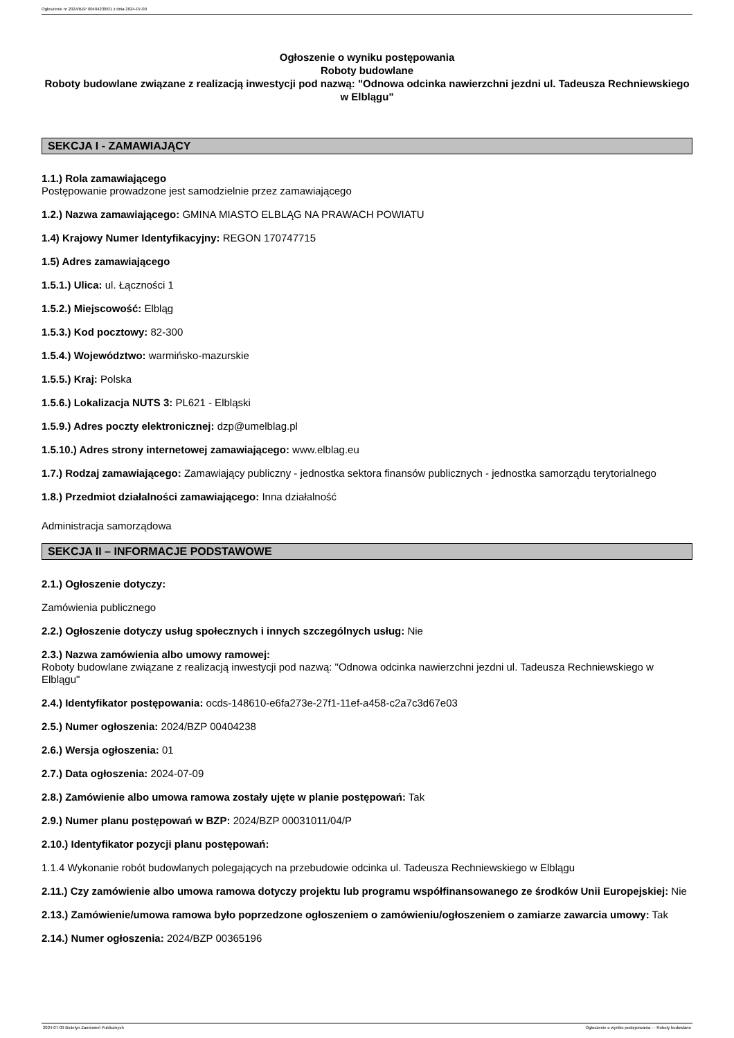Ogłoszenie nr 2024/BZP 00404238/01 z dnia 2024-07-09
Ogłoszenie o wyniku postępowania
Roboty budowlane
Roboty budowlane związane z realizacją inwestycji pod nazwą: "Odnowa odcinka nawierzchni jezdni ul. Tadeusza Rechniewskiego w Elblągu"
SEKCJA I - ZAMAWIAJĄCY
1.1.) Rola zamawiającego
Postępowanie prowadzone jest samodzielnie przez zamawiającego
1.2.) Nazwa zamawiającego: GMINA MIASTO ELBLĄG NA PRAWACH POWIATU
1.4) Krajowy Numer Identyfikacyjny: REGON 170747715
1.5) Adres zamawiającego
1.5.1.) Ulica: ul. Łączności 1
1.5.2.) Miejscowość: Elbląg
1.5.3.) Kod pocztowy: 82-300
1.5.4.) Województwo: warmińsko-mazurskie
1.5.5.) Kraj: Polska
1.5.6.) Lokalizacja NUTS 3: PL621 - Elbląski
1.5.9.) Adres poczty elektronicznej: dzp@umelblag.pl
1.5.10.) Adres strony internetowej zamawiającego: www.elblag.eu
1.7.) Rodzaj zamawiającego: Zamawiający publiczny - jednostka sektora finansów publicznych - jednostka samorządu terytorialnego
1.8.) Przedmiot działalności zamawiającego: Inna działalność
Administracja samorządowa
SEKCJA II – INFORMACJE PODSTAWOWE
2.1.) Ogłoszenie dotyczy:
Zamówienia publicznego
2.2.) Ogłoszenie dotyczy usług społecznych i innych szczególnych usług: Nie
2.3.) Nazwa zamówienia albo umowy ramowej:
Roboty budowlane związane z realizacją inwestycji pod nazwą: "Odnowa odcinka nawierzchni jezdni ul. Tadeusza Rechniewskiego w Elblągu"
2.4.) Identyfikator postępowania: ocds-148610-e6fa273e-27f1-11ef-a458-c2a7c3d67e03
2.5.) Numer ogłoszenia: 2024/BZP 00404238
2.6.) Wersja ogłoszenia: 01
2.7.) Data ogłoszenia: 2024-07-09
2.8.) Zamówienie albo umowa ramowa zostały ujęte w planie postępowań: Tak
2.9.) Numer planu postępowań w BZP: 2024/BZP 00031011/04/P
2.10.) Identyfikator pozycji planu postępowań:
1.1.4 Wykonanie robót budowlanych polegających na przebudowie odcinka ul. Tadeusza Rechniewskiego w Elblągu
2.11.) Czy zamówienie albo umowa ramowa dotyczy projektu lub programu współfinansowanego ze środków Unii Europejskiej: Nie
2.13.) Zamówienie/umowa ramowa było poprzedzone ogłoszeniem o zamówieniu/ogłoszeniem o zamiarze zawarcia umowy: Tak
2.14.) Numer ogłoszenia: 2024/BZP 00365196
2024-07-09 Biuletyn Zamówień Publicznych Ogłoszenie o wyniku postępowania - - Roboty budowlane